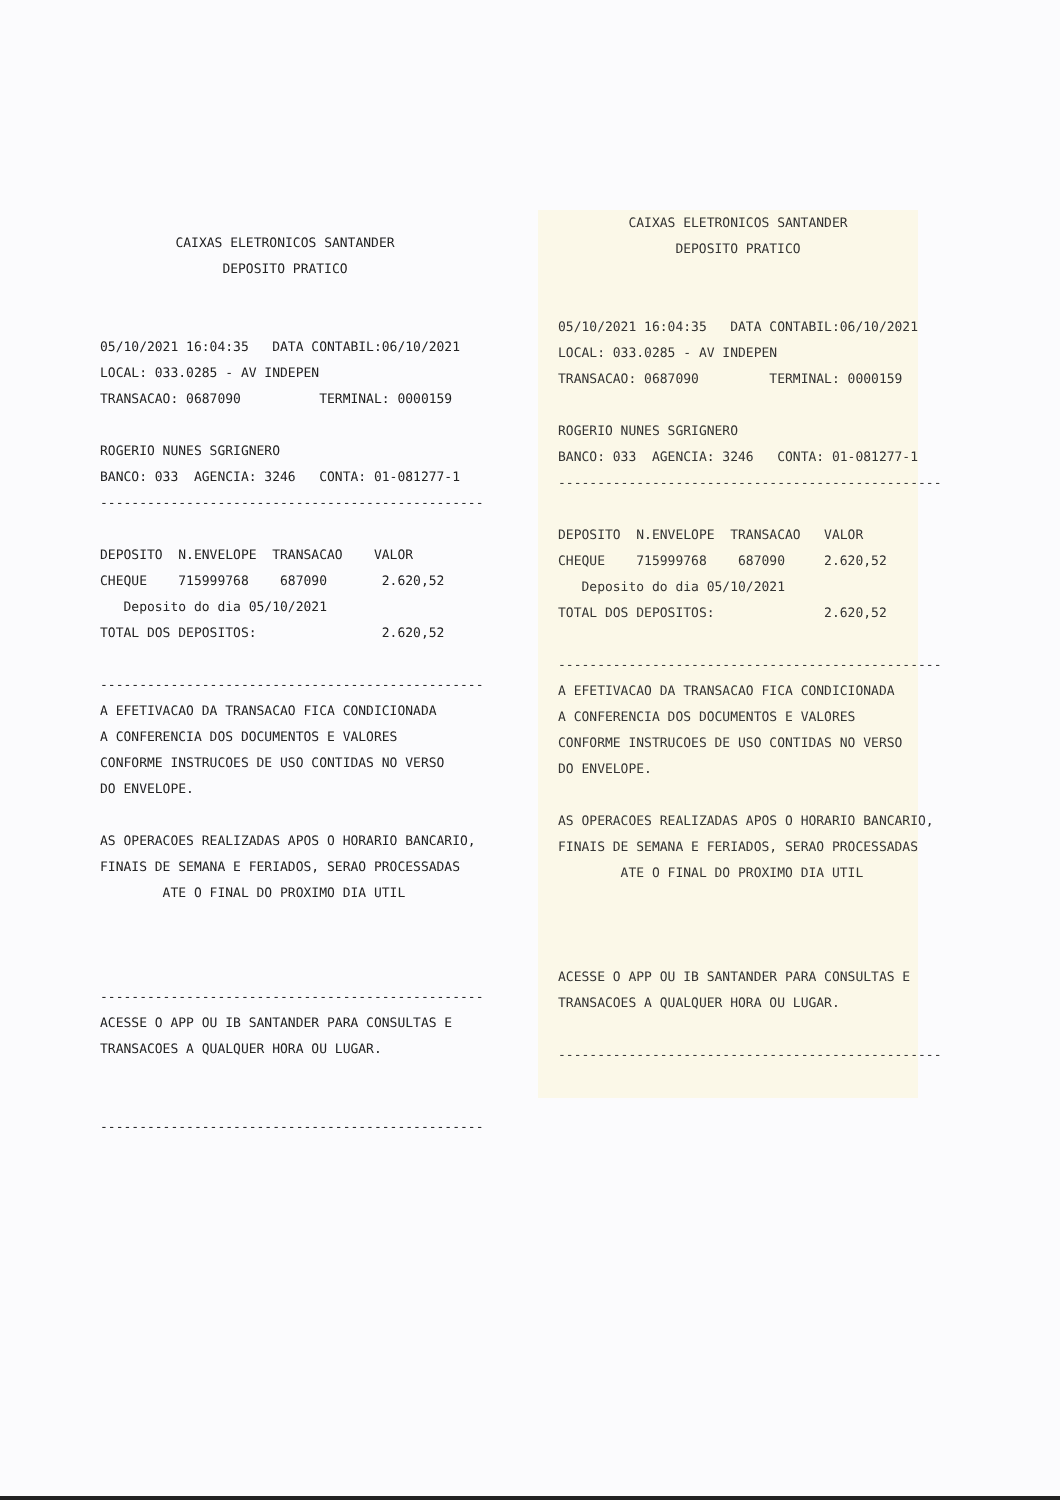CAIXAS ELETRONICOS SANTANDER
DEPOSITO PRATICO
05/10/2021 16:04:35 DATA CONTABIL:06/10/2021 LOCAL: 033.0285 - AV INDEPEN TRANSACAO: 0687090 TERMINAL: 0000159 ROGERIO NUNES SGRIGNERO BANCO: 033 AGENCIA: 3246 CONTA: 01-081277-1 ------------------------------------------------- DEPOSITO N.ENVELOPE TRANSACAO VALOR CHEQUE 715999768 687090 2.620,52 Deposito do dia 05/10/2021 TOTAL DOS DEPOSITOS: 2.620,52 ------------------------------------------------- A EFETIVACAO DA TRANSACAO FICA CONDICIONADA A CONFERENCIA DOS DOCUMENTOS E VALORES CONFORME INSTRUCOES DE USO CONTIDAS NO VERSO DO ENVELOPE. AS OPERACOES REALIZADAS APOS O HORARIO BANCARIO, FINAIS DE SEMANA E FERIADOS, SERAO PROCESSADAS ATE O FINAL DO PROXIMO DIA UTIL ------------------------------------------------- ACESSE O APP OU IB SANTANDER PARA CONSULTAS E TRANSACOES A QUALQUER HORA OU LUGAR. -------------------------------------------------
CAIXAS ELETRONICOS SANTANDER
DEPOSITO PRATICO
05/10/2021 16:04:35 DATA CONTABIL:06/10/2021 LOCAL: 033.0285 - AV INDEPEN TRANSACAO: 0687090 TERMINAL: 0000159 ROGERIO NUNES SGRIGNERO BANCO: 033 AGENCIA: 3246 CONTA: 01-081277-1 ------------------------------------------------- DEPOSITO N.ENVELOPE TRANSACAO VALOR CHEQUE 715999768 687090 2.620,52 Deposito do dia 05/10/2021 TOTAL DOS DEPOSITOS: 2.620,52 ------------------------------------------------- A EFETIVACAO DA TRANSACAO FICA CONDICIONADA A CONFERENCIA DOS DOCUMENTOS E VALORES CONFORME INSTRUCOES DE USO CONTIDAS NO VERSO DO ENVELOPE. AS OPERACOES REALIZADAS APOS O HORARIO BANCARIO, FINAIS DE SEMANA E FERIADOS, SERAO PROCESSADAS ATE O FINAL DO PROXIMO DIA UTIL ACESSE O APP OU IB SANTANDER PARA CONSULTAS E TRANSACOES A QUALQUER HORA OU LUGAR. -------------------------------------------------